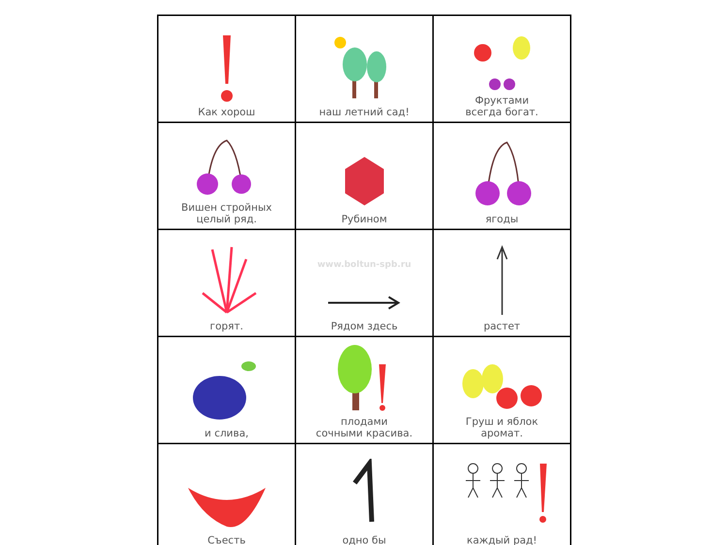| Как хорош | наш летний сад! | Фруктами всегда богат. |
| Вишен стройных целый ряд. | Рубином | ягоды |
| горят. | www.boltun-spb.ru Рядом здесь | растет |
| и слива, | плодами сочными красива. | Груш и яблок аромат. |
| Съесть | одно бы | каждый рад! |